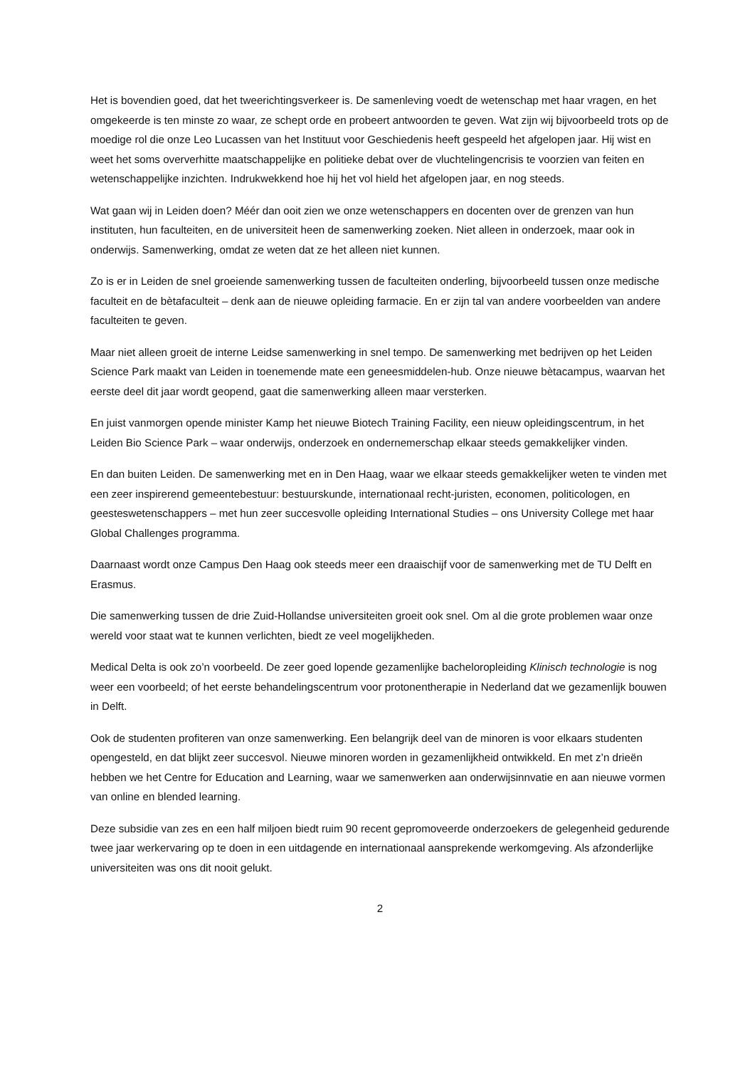Het is bovendien goed, dat het tweerichtingsverkeer is. De samenleving voedt de wetenschap met haar vragen, en het omgekeerde is ten minste zo waar, ze schept orde en probeert antwoorden te geven. Wat zijn wij bijvoorbeeld trots op de moedige rol die onze Leo Lucassen van het Instituut voor Geschiedenis heeft gespeeld het afgelopen jaar. Hij wist en weet het soms oververhitte maatschappelijke en politieke debat over de vluchtelingencrisis te voorzien van feiten en wetenschappelijke inzichten. Indrukwekkend hoe hij het vol hield het afgelopen jaar, en nog steeds.
Wat gaan wij in Leiden doen? Méér dan ooit zien we onze wetenschappers en docenten over de grenzen van hun instituten, hun faculteiten, en de universiteit heen de samenwerking zoeken. Niet alleen in onderzoek, maar ook in onderwijs. Samenwerking, omdat ze weten dat ze het alleen niet kunnen.
Zo is er in Leiden de snel groeiende samenwerking tussen de faculteiten onderling, bijvoorbeeld tussen onze medische faculteit en de bètafaculteit – denk aan de nieuwe opleiding farmacie. En er zijn tal van andere voorbeelden van andere faculteiten te geven.
Maar niet alleen groeit de interne Leidse samenwerking in snel tempo. De samenwerking met bedrijven op het Leiden Science Park maakt van Leiden in toenemende mate een geneesmiddelen-hub. Onze nieuwe bètacampus, waarvan het eerste deel dit jaar wordt geopend, gaat die samenwerking alleen maar versterken.
En juist vanmorgen opende minister Kamp het nieuwe Biotech Training Facility, een nieuw opleidingscentrum, in het Leiden Bio Science Park – waar onderwijs, onderzoek en ondernemerschap elkaar steeds gemakkelijker vinden.
En dan buiten Leiden. De samenwerking met en in Den Haag, waar we elkaar steeds gemakkelijker weten te vinden met een zeer inspirerend gemeentebestuur: bestuurskunde, internationaal recht-juristen, economen, politicologen, en geesteswetenschappers – met hun zeer succesvolle opleiding International Studies – ons University College met haar Global Challenges programma.
Daarnaast wordt onze Campus Den Haag ook steeds meer een draaischijf voor de samenwerking met de TU Delft en Erasmus.
Die samenwerking tussen de drie Zuid-Hollandse universiteiten groeit ook snel. Om al die grote problemen waar onze wereld voor staat wat te kunnen verlichten, biedt ze veel mogelijkheden.
Medical Delta is ook zo’n voorbeeld. De zeer goed lopende gezamenlijke bacheloropleiding Klinisch technologie is nog weer een voorbeeld; of het eerste behandelingscentrum voor protonentherapie in Nederland dat we gezamenlijk bouwen in Delft.
Ook de studenten profiteren van onze samenwerking. Een belangrijk deel van de minoren is voor elkaars studenten opengesteld, en dat blijkt zeer succesvol. Nieuwe minoren worden in gezamenlijkheid ontwikkeld. En met z’n drieën hebben we het Centre for Education and Learning, waar we samenwerken aan onderwijsinnvatie en aan nieuwe vormen van online en blended learning.
Deze subsidie van zes en een half miljoen biedt ruim 90 recent gepromoveerde onderzoekers de gelegenheid gedurende twee jaar werkervaring op te doen in een uitdagende en internationaal aansprekende werkomgeving. Als afzonderlijke universiteiten was ons dit nooit gelukt.
2